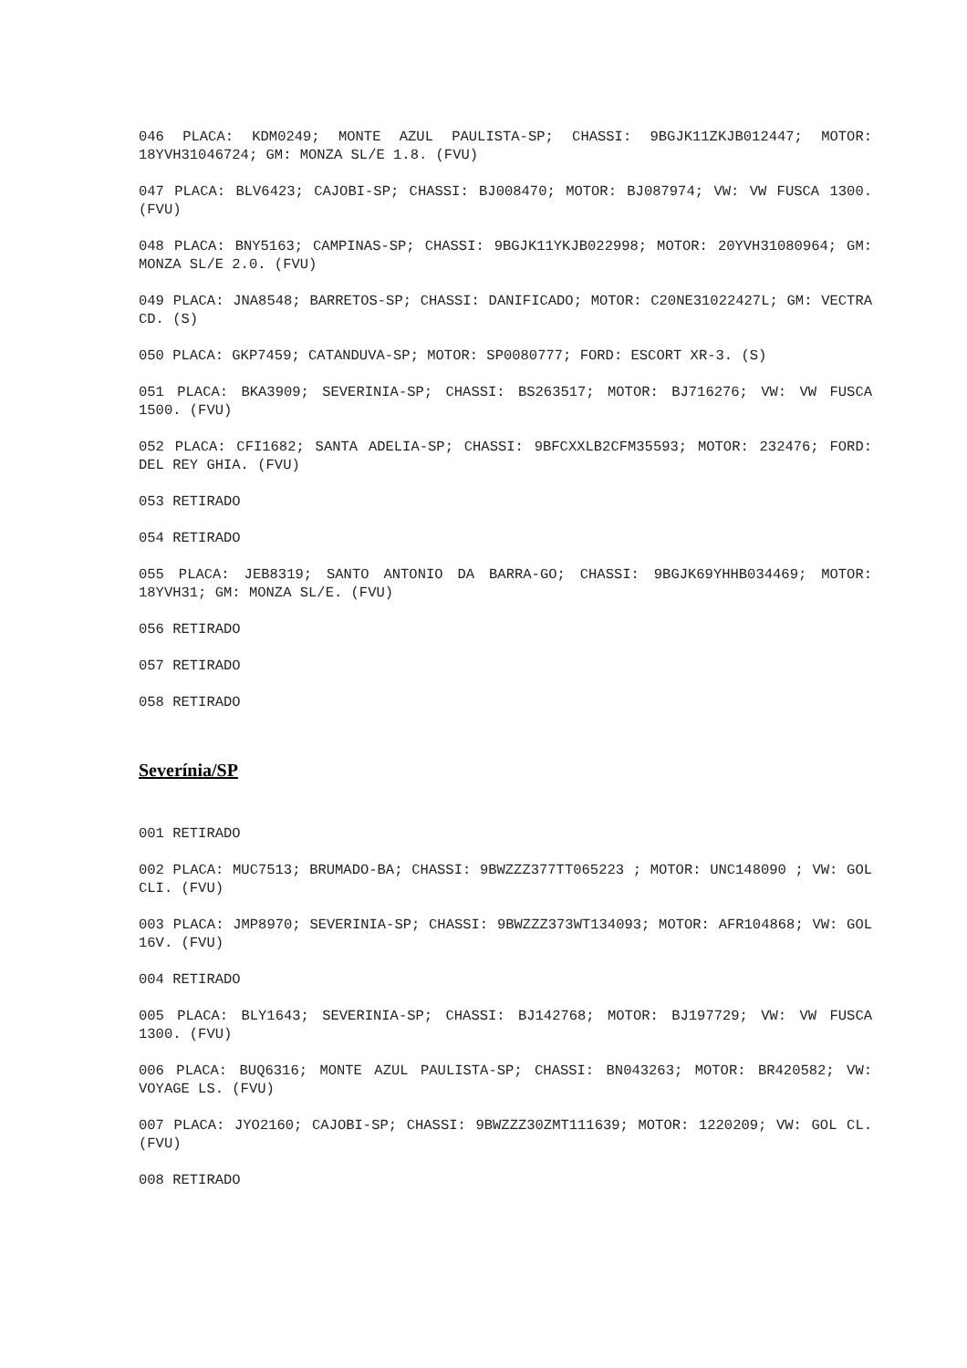046 PLACA: KDM0249; MONTE AZUL PAULISTA-SP; CHASSI: 9BGJK11ZKJB012447; MOTOR: 18YVH31046724; GM: MONZA SL/E 1.8. (FVU)
047 PLACA: BLV6423; CAJOBI-SP; CHASSI: BJ008470; MOTOR: BJ087974; VW: VW FUSCA 1300. (FVU)
048 PLACA: BNY5163; CAMPINAS-SP; CHASSI: 9BGJK11YKJB022998; MOTOR: 20YVH31080964; GM: MONZA SL/E 2.0. (FVU)
049 PLACA: JNA8548; BARRETOS-SP; CHASSI: DANIFICADO; MOTOR: C20NE31022427L; GM: VECTRA CD. (S)
050 PLACA: GKP7459; CATANDUVA-SP; MOTOR: SP0080777; FORD: ESCORT XR-3. (S)
051 PLACA: BKA3909; SEVERINIA-SP; CHASSI: BS263517; MOTOR: BJ716276; VW: VW FUSCA 1500. (FVU)
052 PLACA: CFI1682; SANTA ADELIA-SP; CHASSI: 9BFCXXLB2CFM35593; MOTOR: 232476; FORD: DEL REY GHIA. (FVU)
053 RETIRADO
054 RETIRADO
055 PLACA: JEB8319; SANTO ANTONIO DA BARRA-GO; CHASSI: 9BGJK69YHHB034469; MOTOR: 18YVH31; GM: MONZA SL/E. (FVU)
056 RETIRADO
057 RETIRADO
058 RETIRADO
Severínia/SP
001 RETIRADO
002 PLACA: MUC7513; BRUMADO-BA; CHASSI: 9BWZZZ377TT065223 ; MOTOR: UNC148090 ; VW: GOL CLI. (FVU)
003 PLACA: JMP8970; SEVERINIA-SP; CHASSI: 9BWZZZ373WT134093; MOTOR: AFR104868; VW: GOL 16V. (FVU)
004 RETIRADO
005 PLACA: BLY1643; SEVERINIA-SP; CHASSI: BJ142768; MOTOR: BJ197729; VW: VW FUSCA 1300. (FVU)
006 PLACA: BUQ6316; MONTE AZUL PAULISTA-SP; CHASSI: BN043263; MOTOR: BR420582; VW: VOYAGE LS. (FVU)
007 PLACA: JYO2160; CAJOBI-SP; CHASSI: 9BWZZZ30ZMT111639; MOTOR: 1220209; VW: GOL CL. (FVU)
008 RETIRADO